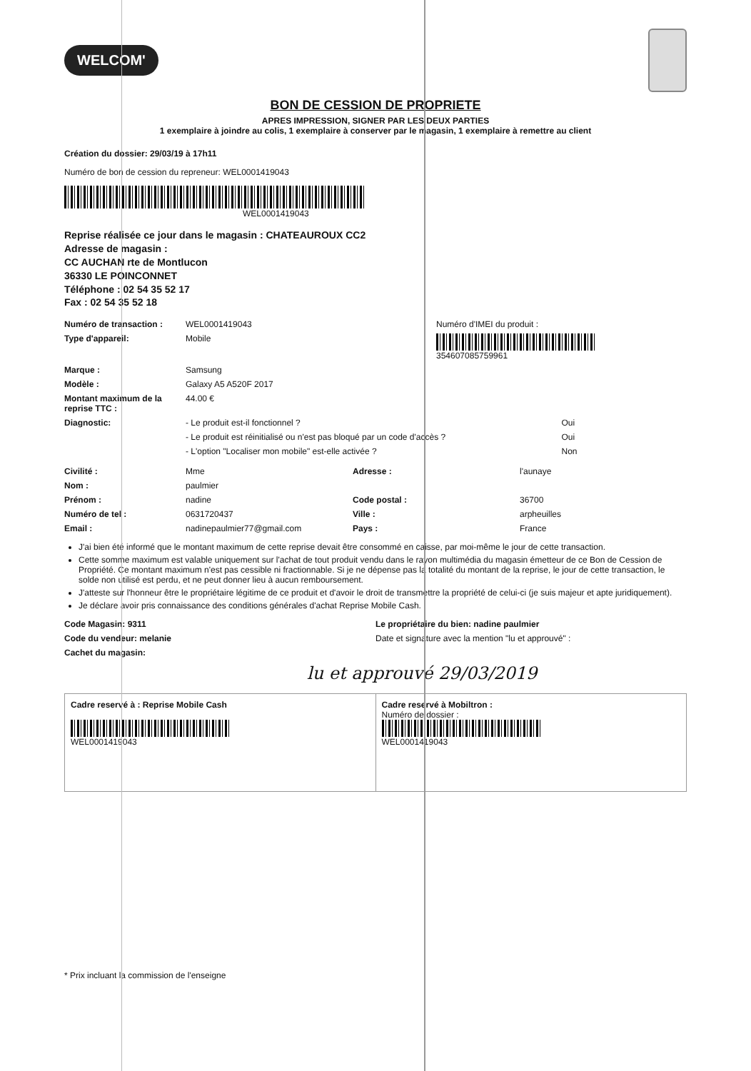WELCOM'
BON DE CESSION DE PROPRIETE
APRES IMPRESSION, SIGNER PAR LES DEUX PARTIES
1 exemplaire à joindre au colis, 1 exemplaire à conserver par le magasin, 1 exemplaire à remettre au client
Création du dossier: 29/03/19 à 17h11
Numéro de bon de cession du repreneur: WEL000141904​3
WEL0001419043
Reprise réalisée ce jour dans le magasin : CHATEAUROUX CC2
Adresse de magasin :
CC AUCHAN rte de Montlucon
36330 LE POINCONNET
Téléphone : 02 54 35 52 17
Fax : 02 54 35 52 18
Numéro de transaction : WEL0001419043 Numéro d'IMEI du produit :
Type d'appareil: Mobile 354607085759961
Marque : Samsung
Modèle : Galaxy A5 A520F 2017
Montant maximum de la reprise TTC :
44.00 €
Diagnostic: - Le produit est-il fonctionnel ?
Oui
- Le produit est réinitialisé ou n'est pas bloqué par un code d'accès ?
Oui
- L'option "Localiser mon mobile" est-elle activée ?
Non
Civilité : Mme Adresse : l'aunaye
Nom : paulmier
Prénom : nadine Code postal : 36700
Numéro de tel : 0631720437 Ville : arpheuilles
Email : nadinepaulmier77@gmail.com Pays : France
J'ai bien été informé que le montant maximum de cette reprise devait être consommé en caisse, par moi-même le jour de cette transaction.
Cette somme maximum est valable uniquement sur l'achat de tout produit vendu dans le rayon multimédia du magasin émetteur de ce Bon de Cession de Propriété. Ce montant maximum n'est pas cessible ni fractionnable. Si je ne dépense pas la totalité du montant de la reprise, le jour de cette transaction, le solde non utilisé est perdu, et ne peut donner lieu à aucun remboursement.
J'atteste sur l'honneur être le propriétaire légitime de ce produit et d'avoir le droit de transmettre la propriété de celui-ci (je suis majeur et apte juridiquement).
Je déclare avoir pris connaissance des conditions générales d'achat Reprise Mobile Cash.
Code Magasin: 9311 Le propriétaire du bien: nadine paulmier
Code du vendeur: melanie Date et signature avec la mention "lu et approuvé" :
Cachet du magasin:
lu et approuvé 29/03/2019
Cadre reservé à : Reprise Mobile Cash
WEL0001419043
Cadre reservé à Mobiltron :
Numéro de dossier :
WEL0001419043
* Prix incluant la commission de l'enseigne